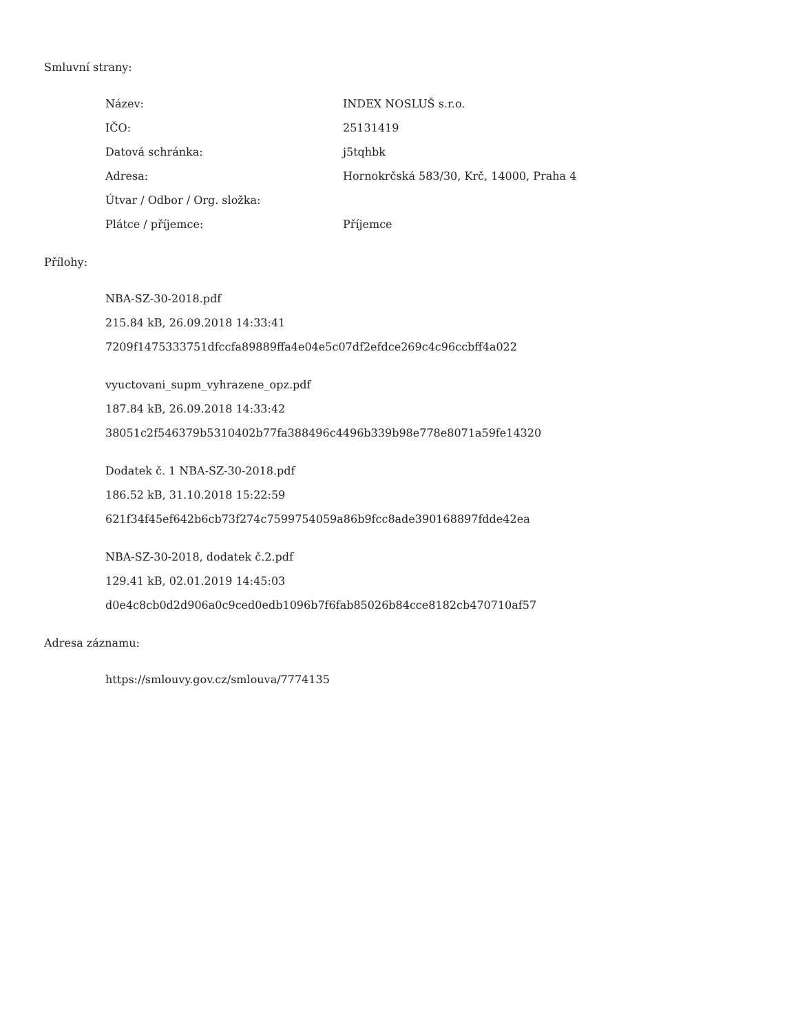Smluvní strany:
| Název: | INDEX NOSLUŠ s.r.o. |
| IČO: | 25131419 |
| Datová schránka: | j5tqhbk |
| Adresa: | Hornokrčská 583/30, Krč, 14000, Praha 4 |
| Útvar / Odbor / Org. složka: | |
| Plátce / příjemce: | Příjemce |
Přílohy:
NBA-SZ-30-2018.pdf
215.84 kB, 26.09.2018 14:33:41
7209f1475333751dfccfa89889ffa4e04e5c07df2efdce269c4c96ccbff4a022
vyuctovani_supm_vyhrazene_opz.pdf
187.84 kB, 26.09.2018 14:33:42
38051c2f546379b5310402b77fa388496c4496b339b98e778e8071a59fe14320
Dodatek č. 1 NBA-SZ-30-2018.pdf
186.52 kB, 31.10.2018 15:22:59
621f34f45ef642b6cb73f274c7599754059a86b9fcc8ade390168897fdde42ea
NBA-SZ-30-2018, dodatek č.2.pdf
129.41 kB, 02.01.2019 14:45:03
d0e4c8cb0d2d906a0c9ced0edb1096b7f6fab85026b84cce8182cb470710af57
Adresa záznamu:
https://smlouvy.gov.cz/smlouva/7774135